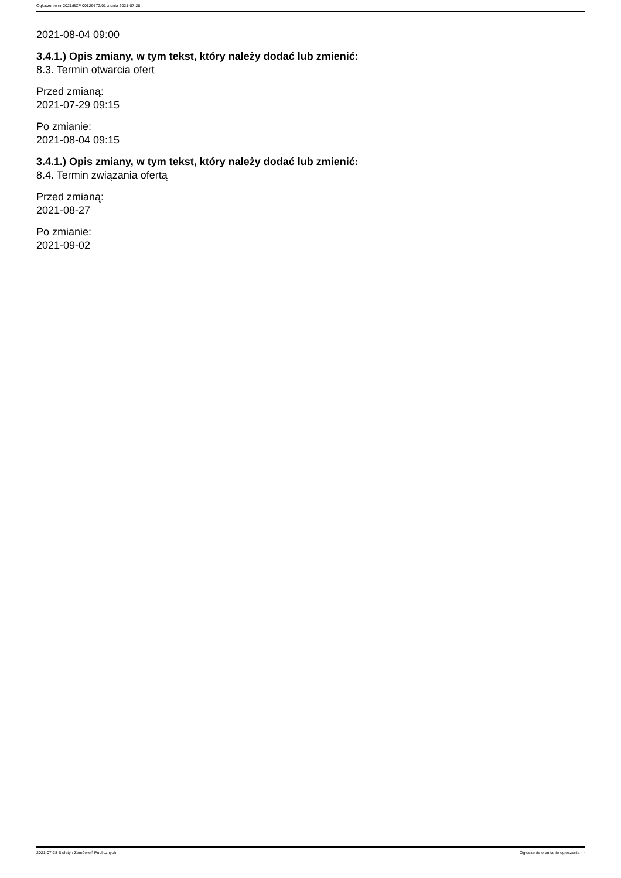Ogłoszenie nr 2021/BZP 00129572/01 z dnia 2021-07-28
2021-08-04 09:00
3.4.1.) Opis zmiany, w tym tekst, który należy dodać lub zmienić:
8.3. Termin otwarcia ofert
Przed zmianą:
2021-07-29 09:15
Po zmianie:
2021-08-04 09:15
3.4.1.) Opis zmiany, w tym tekst, który należy dodać lub zmienić:
8.4. Termin związania ofertą
Przed zmianą:
2021-08-27
Po zmianie:
2021-09-02
2021-07-28 Biuletyn Zamówień Publicznych Ogłoszenie o zmianie ogłoszenia - -